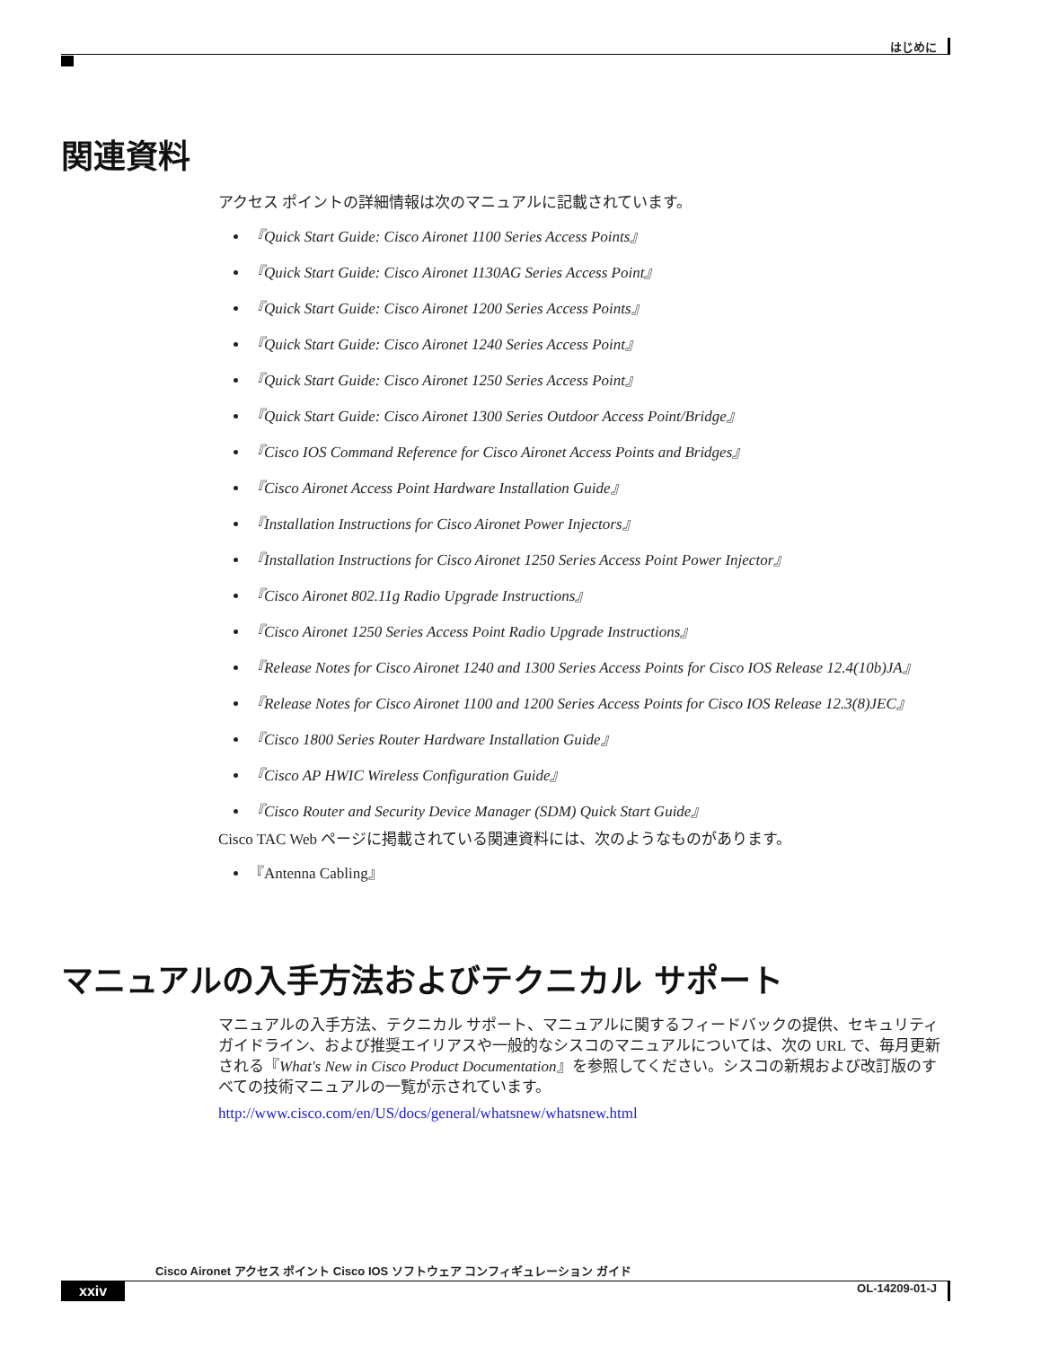はじめに
関連資料
アクセス ポイントの詳細情報は次のマニュアルに記載されています。
『Quick Start Guide: Cisco Aironet 1100 Series Access Points』
『Quick Start Guide: Cisco Aironet 1130AG Series Access Point』
『Quick Start Guide: Cisco Aironet 1200 Series Access Points』
『Quick Start Guide: Cisco Aironet 1240 Series Access Point』
『Quick Start Guide: Cisco Aironet 1250 Series Access Point』
『Quick Start Guide: Cisco Aironet 1300 Series Outdoor Access Point/Bridge』
『Cisco IOS Command Reference for Cisco Aironet Access Points and Bridges』
『Cisco Aironet Access Point Hardware Installation Guide』
『Installation Instructions for Cisco Aironet Power Injectors』
『Installation Instructions for Cisco Aironet 1250 Series Access Point Power Injector』
『Cisco Aironet 802.11g Radio Upgrade Instructions』
『Cisco Aironet 1250 Series Access Point Radio Upgrade Instructions』
『Release Notes for Cisco Aironet 1240 and 1300 Series Access Points for Cisco IOS Release 12.4(10b)JA』
『Release Notes for Cisco Aironet 1100 and 1200 Series Access Points for Cisco IOS Release 12.3(8)JEC』
『Cisco 1800 Series Router Hardware Installation Guide』
『Cisco AP HWIC Wireless Configuration Guide』
『Cisco Router and Security Device Manager (SDM) Quick Start Guide』
Cisco TAC Web ページに掲載されている関連資料には、次のようなものがあります。
『Antenna Cabling』
マニュアルの入手方法およびテクニカル サポート
マニュアルの入手方法、テクニカル サポート、マニュアルに関するフィードバックの提供、セキュリティ ガイドライン、および推奨エイリアスや一般的なシスコのマニュアルについては、次の URL で、毎月更新される『What's New in Cisco Product Documentation』を参照してください。シスコの新規および改訂版のすべての技術マニュアルの一覧が示されています。
http://www.cisco.com/en/US/docs/general/whatsnew/whatsnew.html
Cisco Aironet アクセス ポイント Cisco IOS ソフトウェア コンフィギュレーション ガイド
xxiv OL-14209-01-J